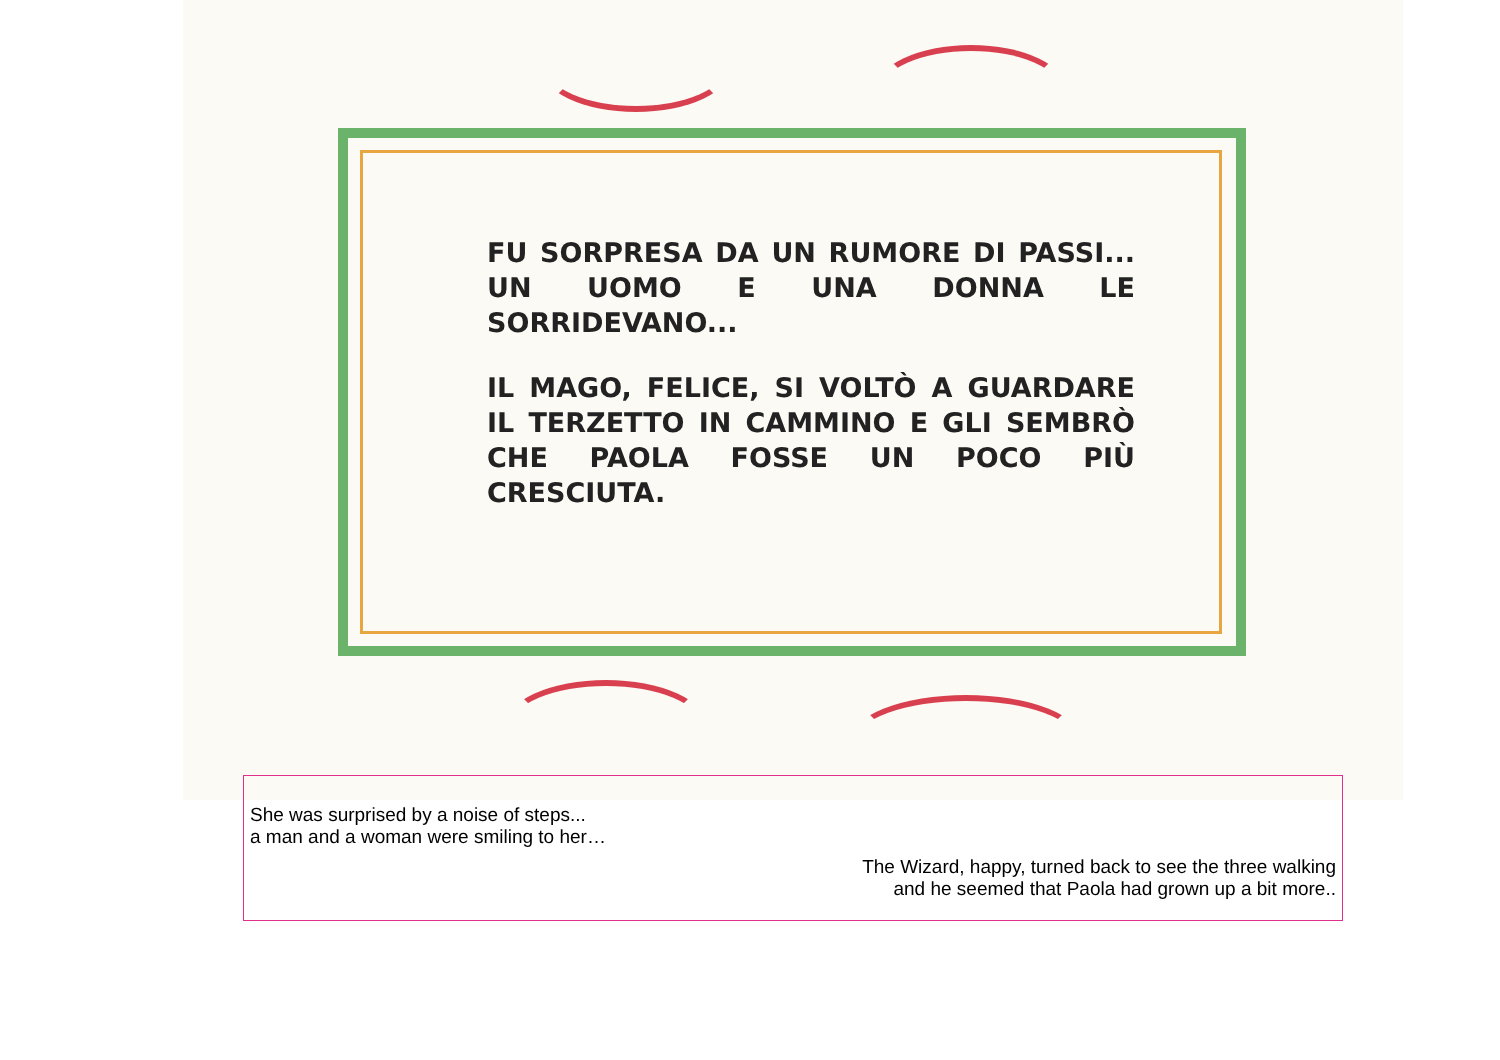FU SORPRESA DA UN RUMORE DI PASSI... UN UOMO E UNA DONNA LE SORRIDEVANO...
IL MAGO, FELICE, SI VOLTÒ A GUARDARE IL TERZETTO IN CAMMINO E GLI SEMBRÒ CHE PAOLA FOSSE UN POCO PIÙ CRESCIUTA.
She was surprised by a noise of steps...
a man and a woman were smiling to her…
The Wizard, happy, turned back to see the three walking
and he seemed that Paola had grown up a bit more..